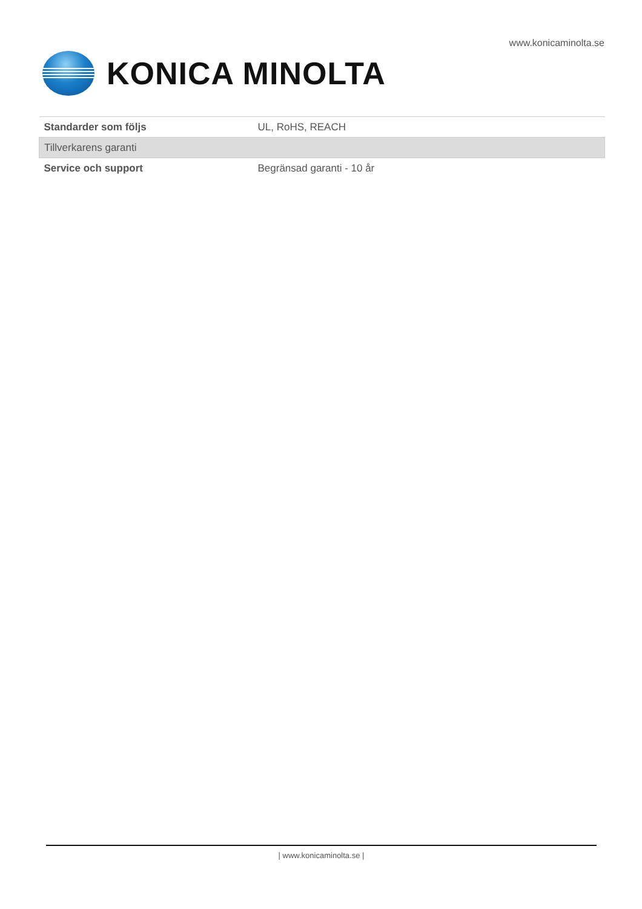www.konicaminolta.se
KONICA MINOLTA
| Standarder som följs | UL, RoHS, REACH |
| Tillverkarens garanti | |
| Service och support | Begränsad garanti - 10 år |
| www.konicaminolta.se |